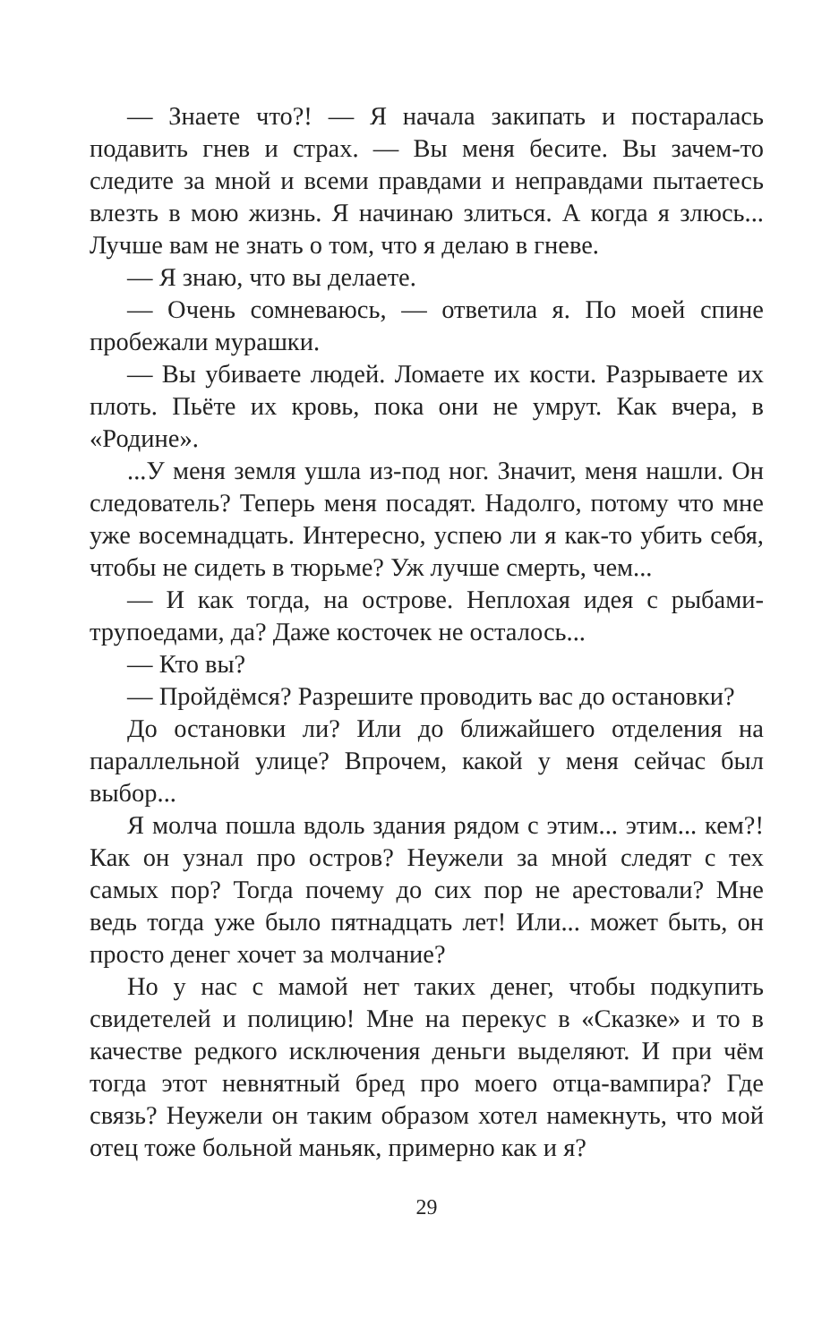— Знаете что?! — Я начала закипать и постаралась подавить гнев и страх. — Вы меня бесите. Вы зачем-то следите за мной и всеми правдами и неправдами пытаетесь влезть в мою жизнь. Я начинаю злиться. А когда я злюсь... Лучше вам не знать о том, что я делаю в гневе.
— Я знаю, что вы делаете.
— Очень сомневаюсь, — ответила я. По моей спине пробежали мурашки.
— Вы убиваете людей. Ломаете их кости. Разрываете их плоть. Пьёте их кровь, пока они не умрут. Как вчера, в «Родине».
...У меня земля ушла из-под ног. Значит, меня нашли. Он следователь? Теперь меня посадят. Надолго, потому что мне уже восемнадцать. Интересно, успею ли я как-то убить себя, чтобы не сидеть в тюрьме? Уж лучше смерть, чем...
— И как тогда, на острове. Неплохая идея с рыбами-трупоедами, да? Даже косточек не осталось...
— Кто вы?
— Пройдёмся? Разрешите проводить вас до остановки?
До остановки ли? Или до ближайшего отделения на параллельной улице? Впрочем, какой у меня сейчас был выбор...
Я молча пошла вдоль здания рядом с этим... этим... кем?! Как он узнал про остров? Неужели за мной следят с тех самых пор? Тогда почему до сих пор не арестовали? Мне ведь тогда уже было пятнадцать лет! Или... может быть, он просто денег хочет за молчание?
Но у нас с мамой нет таких денег, чтобы подкупить свидетелей и полицию! Мне на перекус в «Сказке» и то в качестве редкого исключения деньги выделяют. И при чём тогда этот невнятный бред про моего отца-вампира? Где связь? Неужели он таким образом хотел намекнуть, что мой отец тоже больной маньяк, примерно как и я?
29